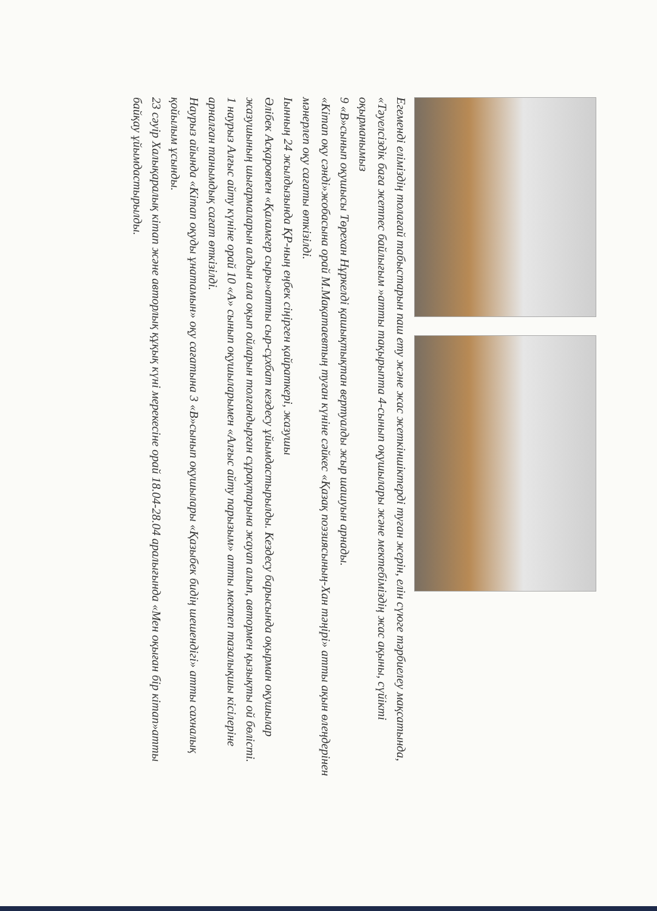Егеменді еліміздің толағай табыстарын паш ету және жас жеткіншіктерді туған жерін, елін сүюге тәрбиелеу мақсатында, «Тәуелсіздік баға жетпес байлығым »атты тақырыпта 4-сынып оқушылары және мектебіміздің жас ақыны, сүйікті оқырманымыз
9 «В»сынып оқушысы Төрехан Нұркелді қашықтықтан вертуалды жыр шашуын арнады.
«Кітап оқу сәнді»жобасына орай М.Мақатаевтың туған күніне сәйкес «Қазақ поэзиясының-Хан тәңірі» атты ақын өлеңдерінен мәнерлеп оқу сағаты өткізілді.
Іынның 24 жылдызында ҚР-ның еңбек сіңірген қайраткері, жазушы
Әлібек Асқаровпен «Қаламгер сыры»атты сыр-сұхбат кездесу ұйымдастырылды. Кездесу барысында оқырман оқушылар жазушының шығармаларын алдын ала оқып ойларын толғандырған сұрақтарына жауап алып, автормен қызықты ой бөлісті.
1 наурыз Алғыс айту күніне орай 10 «А» сынып оқушыларымен «Алғыс айту парызым» атты мектеп тазалықшы кісілеріне арналған танымдық сағат өткізілді.
Наурыз айында «Кітап оқуды ұнатамын» оқу сағатына 3 «В»сынып оқушылары «Қазыбек бидің шешендігі» атты сахналық қойылым ұсынды.
23 сәуір Халықаралық кітап және авторлық құқық күні мерекесіне орай 18.04-28.04 аралығында «Мен оқыған бір кітап»атты байқау ұйымдастырылды.